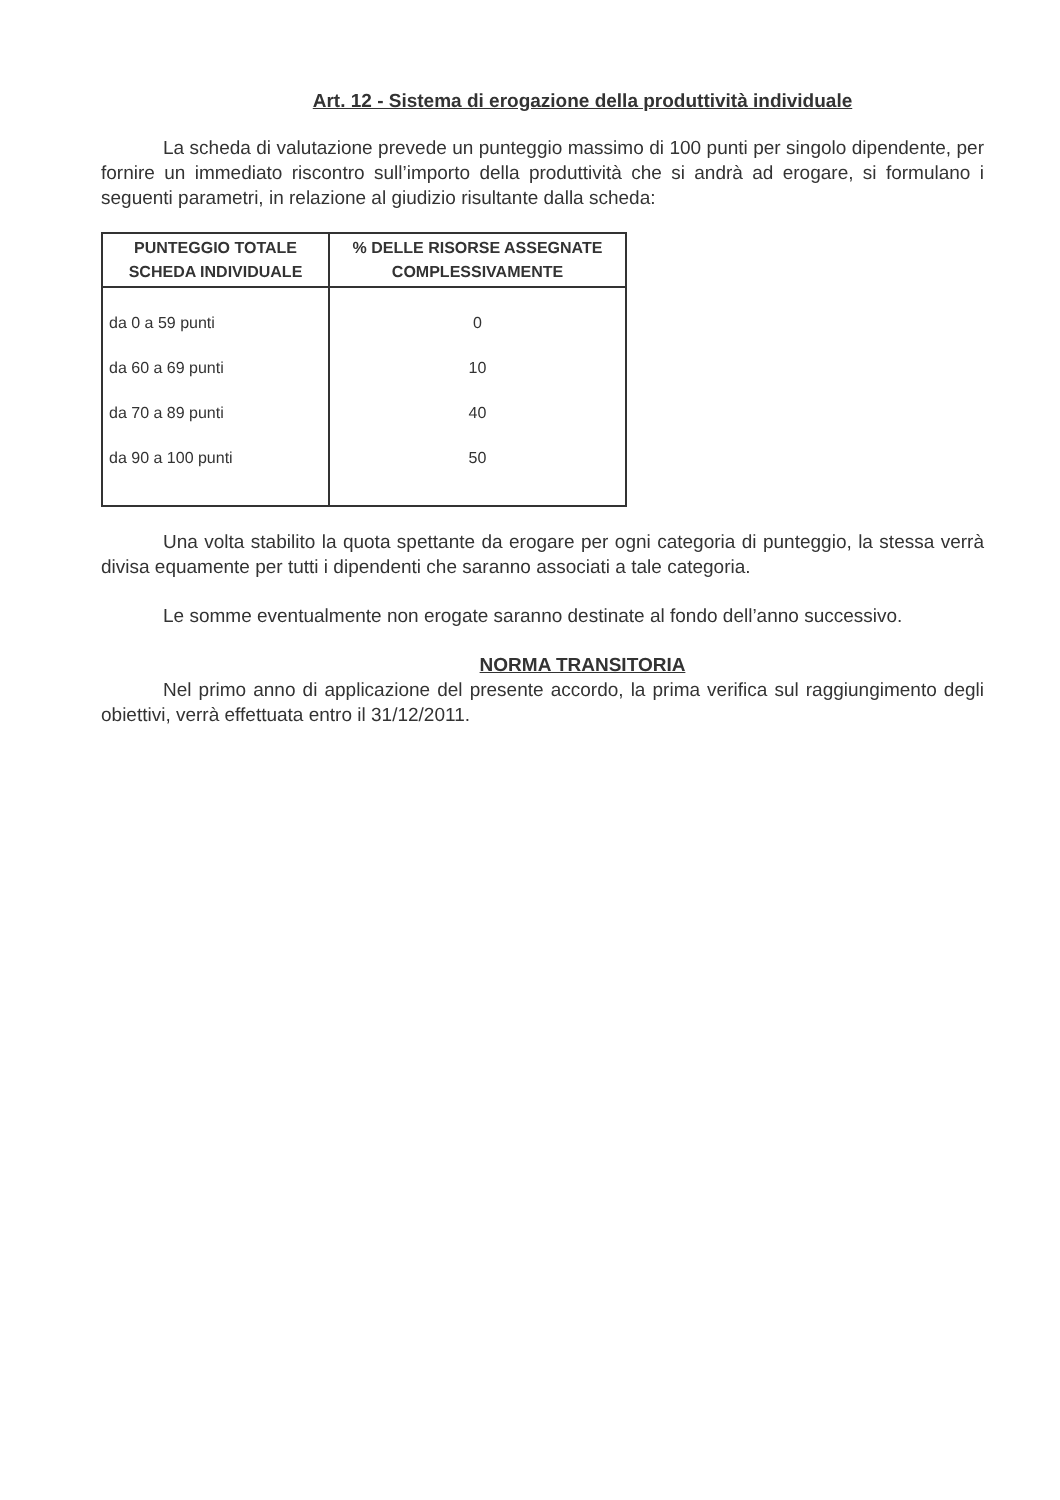Art. 12 - Sistema di erogazione della produttività individuale
La scheda di valutazione prevede un punteggio massimo di 100 punti per singolo dipendente, per fornire un immediato riscontro sull’importo della produttività che si andrà ad erogare, si formulano i seguenti parametri, in relazione al giudizio risultante dalla scheda:
| PUNTEGGIO TOTALE SCHEDA INDIVIDUALE | % DELLE RISORSE ASSEGNATE COMPLESSIVAMENTE |
| --- | --- |
| da 0 a 59 punti | 0 |
| da 60 a 69 punti | 10 |
| da 70 a 89 punti | 40 |
| da 90 a 100 punti | 50 |
Una volta stabilito la quota spettante da erogare per ogni categoria di punteggio, la stessa verrà divisa equamente per tutti i dipendenti che saranno associati a tale categoria.
Le somme eventualmente non erogate saranno destinate al fondo dell’anno successivo.
NORMA TRANSITORIA
Nel primo anno di applicazione del presente accordo, la prima verifica sul raggiungimento degli obiettivi, verrà effettuata entro il 31/12/2011.